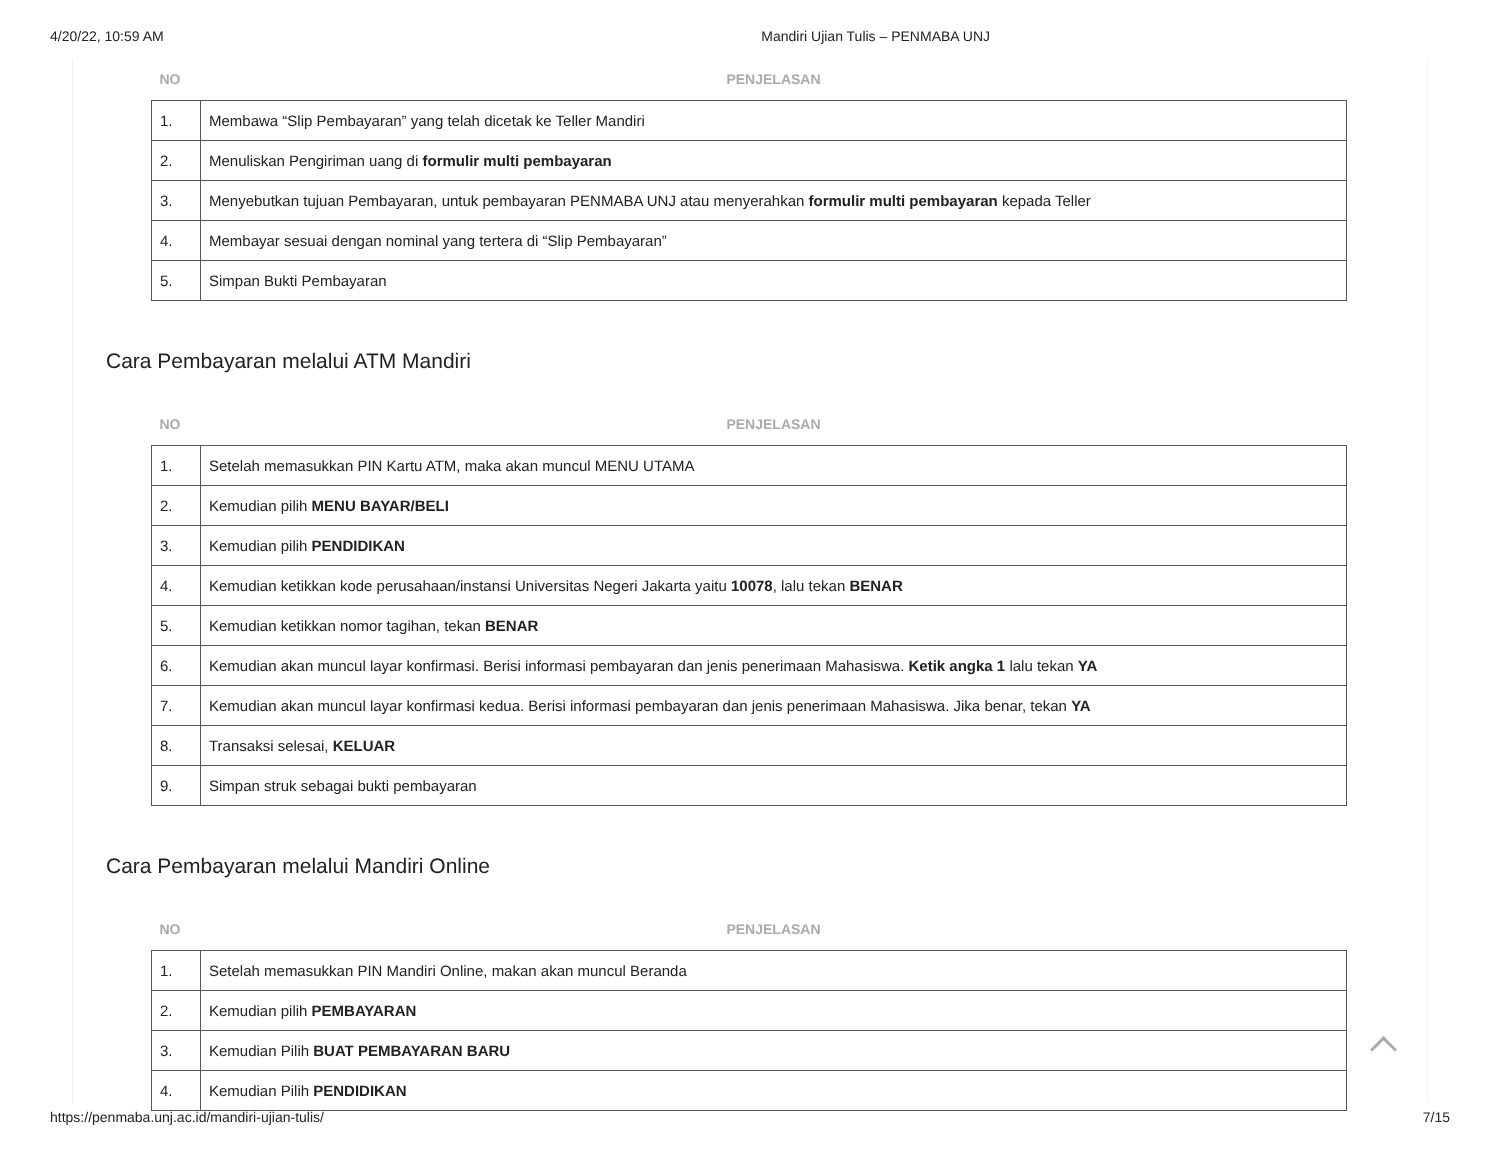4/20/22, 10:59 AM Mandiri Ujian Tulis – PENMABA UNJ
| NO | PENJELASAN |
| --- | --- |
| 1. | Membawa “Slip Pembayaran” yang telah dicetak ke Teller Mandiri |
| 2. | Menuliskan Pengiriman uang di formulir multi pembayaran |
| 3. | Menyebutkan tujuan Pembayaran, untuk pembayaran PENMABA UNJ atau menyerahkan formulir multi pembayaran kepada Teller |
| 4. | Membayar sesuai dengan nominal yang tertera di “Slip Pembayaran” |
| 5. | Simpan Bukti Pembayaran |
Cara Pembayaran melalui ATM Mandiri
| NO | PENJELASAN |
| --- | --- |
| 1. | Setelah memasukkan PIN Kartu ATM, maka akan muncul MENU UTAMA |
| 2. | Kemudian pilih MENU BAYAR/BELI |
| 3. | Kemudian pilih PENDIDIKAN |
| 4. | Kemudian ketikkan kode perusahaan/instansi Universitas Negeri Jakarta yaitu 10078 , lalu tekan BENAR |
| 5. | Kemudian ketikkan nomor tagihan, tekan BENAR |
| 6. | Kemudian akan muncul layar konfirmasi. Berisi informasi pembayaran dan jenis penerimaan Mahasiswa. Ketik angka 1 lalu tekan YA |
| 7. | Kemudian akan muncul layar konfirmasi kedua. Berisi informasi pembayaran dan jenis penerimaan Mahasiswa. Jika benar, tekan YA |
| 8. | Transaksi selesai, KELUAR |
| 9. | Simpan struk sebagai bukti pembayaran |
Cara Pembayaran melalui Mandiri Online
| NO | PENJELASAN |
| --- | --- |
| 1. | Setelah memasukkan PIN Mandiri Online, makan akan muncul Beranda |
| 2. | Kemudian pilih PEMBAYARAN |
| 3. | Kemudian Pilih BUAT PEMBAYARAN BARU |
| 4. | Kemudian Pilih PENDIDIKAN |
https://penmaba.unj.ac.id/mandiri-ujian-tulis/ 7/15